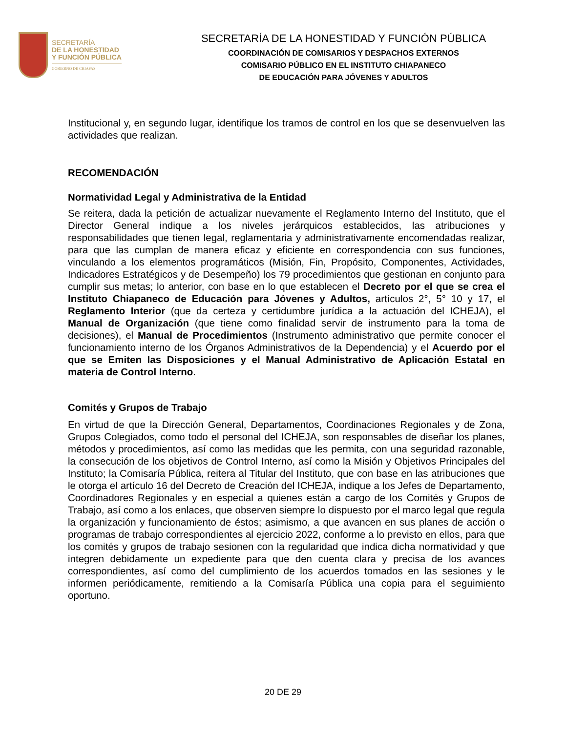SECRETARÍA
DE LA HONESTIDAD
Y FUNCIÓN PÚBLICA
GOBIERNO DE CHIAPAS
SECRETARÍA DE LA HONESTIDAD Y FUNCIÓN PÚBLICA
COORDINACIÓN DE COMISARIOS Y DESPACHOS EXTERNOS
COMISARIO PÚBLICO EN EL INSTITUTO CHIAPANECO
DE EDUCACIÓN PARA JÓVENES Y ADULTOS
Institucional y, en segundo lugar, identifique los tramos de control en los que se desenvuelven las actividades que realizan.
RECOMENDACIÓN
Normatividad Legal y Administrativa de la Entidad
Se reitera, dada la petición de actualizar nuevamente el Reglamento Interno del Instituto, que el Director General indique a los niveles jerárquicos establecidos, las atribuciones y responsabilidades que tienen legal, reglamentaria y administrativamente encomendadas realizar, para que las cumplan de manera eficaz y eficiente en correspondencia con sus funciones, vinculando a los elementos programáticos (Misión, Fin, Propósito, Componentes, Actividades, Indicadores Estratégicos y de Desempeño) los 79 procedimientos que gestionan en conjunto para cumplir sus metas; lo anterior, con base en lo que establecen el Decreto por el que se crea el Instituto Chiapaneco de Educación para Jóvenes y Adultos, artículos 2°, 5° 10 y 17, el Reglamento Interior (que da certeza y certidumbre jurídica a la actuación del ICHEJA), el Manual de Organización (que tiene como finalidad servir de instrumento para la toma de decisiones), el Manual de Procedimientos (Instrumento administrativo que permite conocer el funcionamiento interno de los Órganos Administrativos de la Dependencia) y el Acuerdo por el que se Emiten las Disposiciones y el Manual Administrativo de Aplicación Estatal en materia de Control Interno.
Comités y Grupos de Trabajo
En virtud de que la Dirección General, Departamentos, Coordinaciones Regionales y de Zona, Grupos Colegiados, como todo el personal del ICHEJA, son responsables de diseñar los planes, métodos y procedimientos, así como las medidas que les permita, con una seguridad razonable, la consecución de los objetivos de Control Interno, así como la Misión y Objetivos Principales del Instituto; la Comisaría Pública, reitera al Titular del Instituto, que con base en las atribuciones que le otorga el artículo 16 del Decreto de Creación del ICHEJA, indique a los Jefes de Departamento, Coordinadores Regionales y en especial a quienes están a cargo de los Comités y Grupos de Trabajo, así como a los enlaces, que observen siempre lo dispuesto por el marco legal que regula la organización y funcionamiento de éstos; asimismo, a que avancen en sus planes de acción o programas de trabajo correspondientes al ejercicio 2022, conforme a lo previsto en ellos, para que los comités y grupos de trabajo sesionen con la regularidad que indica dicha normatividad y que integren debidamente un expediente para que den cuenta clara y precisa de los avances correspondientes, así como del cumplimiento de los acuerdos tomados en las sesiones y le informen periódicamente, remitiendo a la Comisaría Pública una copia para el seguimiento oportuno.
20 DE 29